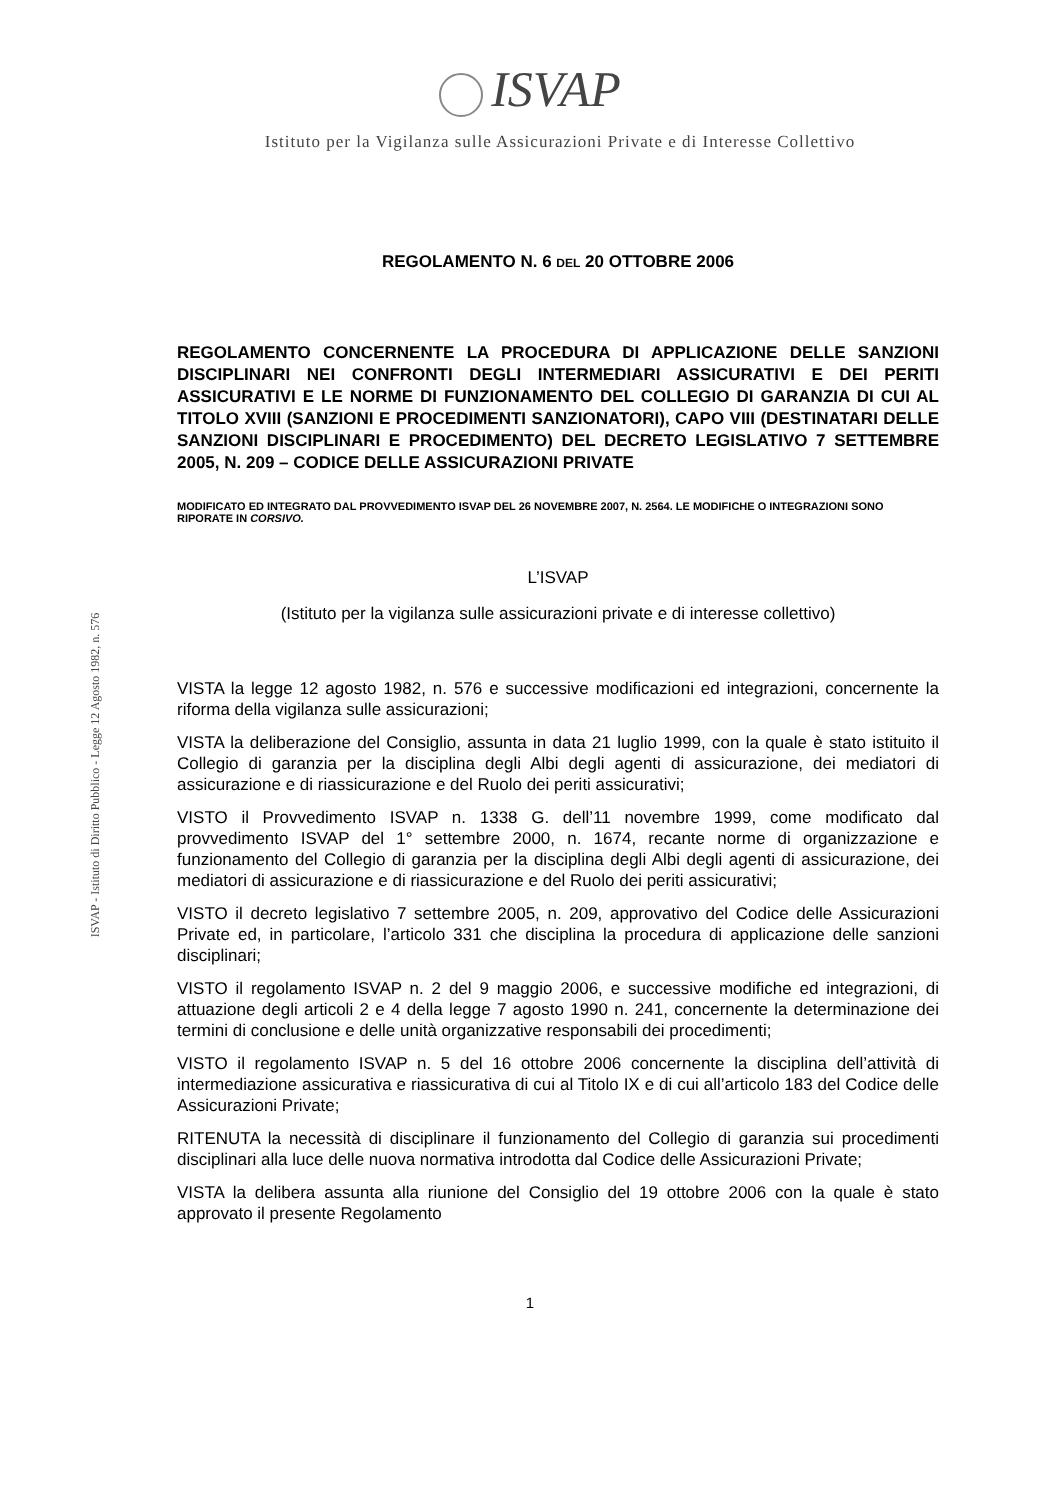ISVAP
Istituto per la Vigilanza sulle Assicurazioni Private e di Interesse Collettivo
ISVAP - Istituto di Diritto Pubblico - Legge 12 Agosto 1982, n. 576
REGOLAMENTO N. 6 DEL 20 OTTOBRE 2006
REGOLAMENTO CONCERNENTE LA PROCEDURA DI APPLICAZIONE DELLE SANZIONI DISCIPLINARI NEI CONFRONTI DEGLI INTERMEDIARI ASSICURATIVI E DEI PERITI ASSICURATIVI E LE NORME DI FUNZIONAMENTO DEL COLLEGIO DI GARANZIA DI CUI AL TITOLO XVIII (SANZIONI E PROCEDIMENTI SANZIONATORI), CAPO VIII (DESTINATARI DELLE SANZIONI DISCIPLINARI E PROCEDIMENTO) DEL DECRETO LEGISLATIVO 7 SETTEMBRE 2005, N. 209 – CODICE DELLE ASSICURAZIONI PRIVATE
MODIFICATO ED INTEGRATO DAL PROVVEDIMENTO ISVAP DEL 26 NOVEMBRE 2007, N. 2564. LE MODIFICHE O INTEGRAZIONI SONO RIPORATE IN CORSIVO.
L’ISVAP
(Istituto per la vigilanza sulle assicurazioni private e di interesse collettivo)
VISTA la legge 12 agosto 1982, n. 576 e successive modificazioni ed integrazioni, concernente la riforma della vigilanza sulle assicurazioni;
VISTA la deliberazione del Consiglio, assunta in data 21 luglio 1999, con la quale è stato istituito il Collegio di garanzia per la disciplina degli Albi degli agenti di assicurazione, dei mediatori di assicurazione e di riassicurazione e del Ruolo dei periti assicurativi;
VISTO il Provvedimento ISVAP n. 1338 G. dell’11 novembre 1999, come modificato dal provvedimento ISVAP del 1° settembre 2000, n. 1674, recante norme di organizzazione e funzionamento del Collegio di garanzia per la disciplina degli Albi degli agenti di assicurazione, dei mediatori di assicurazione e di riassicurazione e del Ruolo dei periti assicurativi;
VISTO il decreto legislativo 7 settembre 2005, n. 209, approvativo del Codice delle Assicurazioni Private ed, in particolare, l’articolo 331 che disciplina la procedura di applicazione delle sanzioni disciplinari;
VISTO il regolamento ISVAP n. 2 del 9 maggio 2006, e successive modifiche ed integrazioni, di attuazione degli articoli 2 e 4 della legge 7 agosto 1990 n. 241, concernente la determinazione dei termini di conclusione e delle unità organizzative responsabili dei procedimenti;
VISTO il regolamento ISVAP n. 5 del 16 ottobre 2006 concernente la disciplina dell’attività di intermediazione assicurativa e riassicurativa di cui al Titolo IX e di cui all’articolo 183 del Codice delle Assicurazioni Private;
RITENUTA la necessità di disciplinare il funzionamento del Collegio di garanzia sui procedimenti disciplinari alla luce delle nuova normativa introdotta dal Codice delle Assicurazioni Private;
VISTA la delibera assunta alla riunione del Consiglio del 19 ottobre 2006 con la quale è stato approvato il presente Regolamento
1